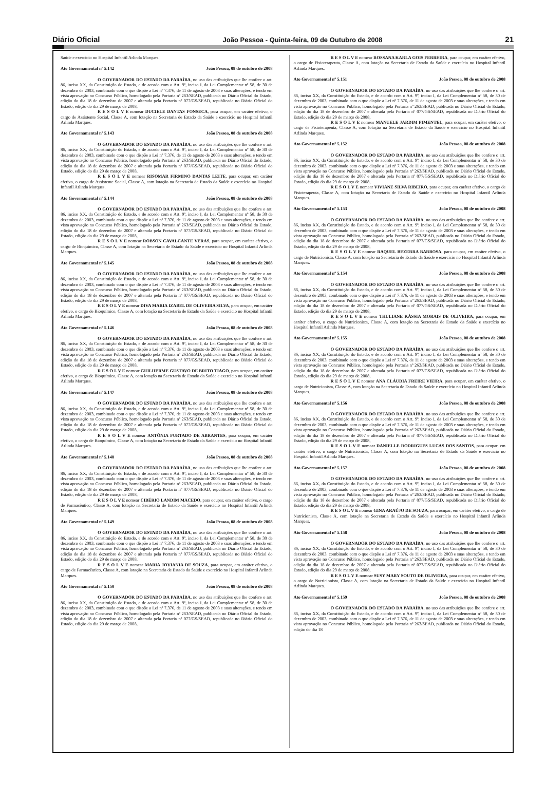Diário Oficial João Pessoa - Quinta-feira, 09 de Outubro de 2008 21
Saúde e exercício no Hospital Infantil Arlinda Marques.
Ato Governamental nº 5.142 João Pessoa, 08 de outubro de 2008
O GOVERNADOR DO ESTADO DA PARAÍBA, no uso das atribuições que lhe confere o art. 86, inciso XX, da Constituição do Estado, e de acordo com o Art. 9º, inciso I, da Lei Complementar nº 58, de 30 de dezembro de 2003, combinado com o que dispõe a Lei nº 7.376, de 11 de agosto de 2003 e suas alterações, e tendo em vista aprovação no Concurso Público, homologado pela Portaria nº 263/SEAD, publicada no Diário Oficial do Estado, edição do dia 18 de dezembro de 2007 e alterada pela Portaria nº 077/GS/SEAD, republicada no Diário Oficial do Estado, edição do dia 29 de março de 2008,
R E S O L V E nomear DUCIELE DANTAS FONSECA, para ocupar, em caráter efetivo, o cargo de Assistente Social, Classe A, com lotação na Secretaria de Estado da Saúde e exercício no Hospital Infantil Arlinda Marques.
Ato Governamental nº 5.143 João Pessoa, 08 de outubro de 2008
O GOVERNADOR DO ESTADO DA PARAÍBA, no uso das atribuições que lhe confere o art. 86, inciso XX, da Constituição do Estado, e de acordo com o Art. 9º, inciso I, da Lei Complementar nº 58, de 30 de dezembro de 2003, combinado com o que dispõe a Lei nº 7.376, de 11 de agosto de 2003 e suas alterações, e tendo em vista aprovação no Concurso Público, homologado pela Portaria nº 263/SEAD, publicada no Diário Oficial do Estado, edição do dia 18 de dezembro de 2007 e alterada pela Portaria nº 077/GS/SEAD, republicada no Diário Oficial do Estado, edição do dia 29 de março de 2008,
R E S O L V E nomear RISOMAR FIRMINO DANTAS LEITE, para ocupar, em caráter efetivo, o cargo de Assistente Social, Classe A, com lotação na Secretaria de Estado da Saúde e exercício no Hospital Infantil Arlinda Marques.
Ato Governamental nº 5.144 João Pessoa, 08 de outubro de 2008
O GOVERNADOR DO ESTADO DA PARAÍBA, no uso das atribuições que lhe confere o art. 86, inciso XX, da Constituição do Estado, e de acordo com o Art. 9º, inciso I, da Lei Complementar nº 58, de 30 de dezembro de 2003, combinado com o que dispõe a Lei nº 7.376, de 11 de agosto de 2003 e suas alterações, e tendo em vista aprovação no Concurso Público, homologado pela Portaria nº 263/SEAD, publicada no Diário Oficial do Estado, edição do dia 18 de dezembro de 2007 e alterada pela Portaria nº 077/GS/SEAD, republicada no Diário Oficial do Estado, edição do dia 29 de março de 2008,
R E S O L V E nomear ROBSON CAVALCANTE VERAS, para ocupar, em caráter efetivo, o cargo de Bioquímico, Classe A, com lotação na Secretaria de Estado da Saúde e exercício no Hospital Infantil Arlinda Marques.
Ato Governamental nº 5.145 João Pessoa, 08 de outubro de 2008
O GOVERNADOR DO ESTADO DA PARAÍBA, no uso das atribuições que lhe confere o art. 86, inciso XX, da Constituição do Estado, e de acordo com o Art. 9º, inciso I, da Lei Complementar nº 58, de 30 de dezembro de 2003, combinado com o que dispõe a Lei nº 7.376, de 11 de agosto de 2003 e suas alterações, e tendo em vista aprovação no Concurso Público, homologado pela Portaria nº 263/SEAD, publicada no Diário Oficial do Estado, edição do dia 18 de dezembro de 2007 e alterada pela Portaria nº 077/GS/SEAD, republicada no Diário Oficial do Estado, edição do dia 29 de março de 2008,
R E S O L V E nomear DIVA MARIA IZABEL DE OLIVEIRA SILVA, para ocupar, em caráter efetivo, o cargo de Bioquímico, Classe A, com lotação na Secretaria de Estado da Saúde e exercício no Hospital Infantil Arlinda Marques.
Ato Governamental nº 5.146 João Pessoa, 08 de outubro de 2008
O GOVERNADOR DO ESTADO DA PARAÍBA, no uso das atribuições que lhe confere o art. 86, inciso XX, da Constituição do Estado, e de acordo com o Art. 9º, inciso I, da Lei Complementar nº 58, de 30 de dezembro de 2003, combinado com o que dispõe a Lei nº 7.376, de 11 de agosto de 2003 e suas alterações, e tendo em vista aprovação no Concurso Público, homologado pela Portaria nº 263/SEAD, publicada no Diário Oficial do Estado, edição do dia 18 de dezembro de 2007 e alterada pela Portaria nº 077/GS/SEAD, republicada no Diário Oficial do Estado, edição do dia 29 de março de 2008,
R E S O L V E nomear GUILHERME GUSTAVO DE BRITO TIAGO, para ocupar, em caráter efetivo, o cargo de Bioquímico, Classe A, com lotação na Secretaria de Estado da Saúde e exercício no Hospital Infantil Arlinda Marques.
Ato Governamental nº 5.147 João Pessoa, 08 de outubro de 2008
O GOVERNADOR DO ESTADO DA PARAÍBA, no uso das atribuições que lhe confere o art. 86, inciso XX, da Constituição do Estado, e de acordo com o Art. 9º, inciso I, da Lei Complementar nº 58, de 30 de dezembro de 2003, combinado com o que dispõe a Lei nº 7.376, de 11 de agosto de 2003 e suas alterações, e tendo em vista aprovação no Concurso Público, homologado pela Portaria nº 263/SEAD, publicada no Diário Oficial do Estado, edição do dia 18 de dezembro de 2007 e alterada pela Portaria nº 077/GS/SEAD, republicada no Diário Oficial do Estado, edição do dia 29 de março de 2008,
R E S O L V E nomear ANTÔNIA FURTADO DE ABRANTES, para ocupar, em caráter efetivo, o cargo de Bioquímico, Classe A, com lotação na Secretaria de Estado da Saúde e exercício no Hospital Infantil Arlinda Marques.
Ato Governamental nº 5.148 João Pessoa, 08 de outubro de 2008
O GOVERNADOR DO ESTADO DA PARAÍBA, no uso das atribuições que lhe confere o art. 86, inciso XX, da Constituição do Estado, e de acordo com o Art. 9º, inciso I, da Lei Complementar nº 58, de 30 de dezembro de 2003, combinado com o que dispõe a Lei nº 7.376, de 11 de agosto de 2003 e suas alterações, e tendo em vista aprovação no Concurso Público, homologado pela Portaria nº 263/SEAD, publicada no Diário Oficial do Estado, edição do dia 18 de dezembro de 2007 e alterada pela Portaria nº 077/GS/SEAD, republicada no Diário Oficial do Estado, edição do dia 29 de março de 2008,
R E S O L V E nomear CIBÉRIO LANDIM MACEDO, para ocupar, em caráter efetivo, o cargo de Farmacêutico, Classe A, com lotação na Secretaria de Estado da Saúde e exercício no Hospital Infantil Arlinda Marques.
Ato Governamental nº 5.149 João Pessoa, 08 de outubro de 2008
O GOVERNADOR DO ESTADO DA PARAÍBA, no uso das atribuições que lhe confere o art. 86, inciso XX, da Constituição do Estado, e de acordo com o Art. 9º, inciso I, da Lei Complementar nº 58, de 30 de dezembro de 2003, combinado com o que dispõe a Lei nº 7.376, de 11 de agosto de 2003 e suas alterações, e tendo em vista aprovação no Concurso Público, homologado pela Portaria nº 263/SEAD, publicada no Diário Oficial do Estado, edição do dia 18 de dezembro de 2007 e alterada pela Portaria nº 077/GS/SEAD, republicada no Diário Oficial do Estado, edição do dia 29 de março de 2008,
R E S O L V E nomear MARIA JOVIANIA DE SOUZA, para ocupar, em caráter efetivo, o cargo de Farmacêutico, Classe A, com lotação na Secretaria de Estado da Saúde e exercício no Hospital Infantil Arlinda Marques.
Ato Governamental nº 5.150 João Pessoa, 08 de outubro de 2008
O GOVERNADOR DO ESTADO DA PARAÍBA, no uso das atribuições que lhe confere o art. 86, inciso XX, da Constituição do Estado, e de acordo com o Art. 9º, inciso I, da Lei Complementar nº 58, de 30 de dezembro de 2003, combinado com o que dispõe a Lei nº 7.376, de 11 de agosto de 2003 e suas alterações, e tendo em vista aprovação no Concurso Público, homologado pela Portaria nº 263/SEAD, publicada no Diário Oficial do Estado, edição do dia 18 de dezembro de 2007 e alterada pela Portaria nº 077/GS/SEAD, republicada no Diário Oficial do Estado, edição do dia 29 de março de 2008,
R E S O L V E nomear ROSSANA KARLA GOIS FERREIRA, para ocupar, em caráter efetivo, o cargo de Fisioterapeuta, Classe A, com lotação na Secretaria de Estado da Saúde e exercício no Hospital Infantil Arlinda Marques.
Ato Governamental nº 5.151 João Pessoa, 08 de outubro de 2008
O GOVERNADOR DO ESTADO DA PARAÍBA, no uso das atribuições que lhe confere o art. 86, inciso XX, da Constituição do Estado, e de acordo com o Art. 9º, inciso I, da Lei Complementar nº 58, de 30 de dezembro de 2003, combinado com o que dispõe a Lei nº 7.376, de 11 de agosto de 2003 e suas alterações, e tendo em vista aprovação no Concurso Público, homologado pela Portaria nº 263/SEAD, publicada no Diário Oficial do Estado, edição do dia 18 de dezembro de 2007 e alterada pela Portaria nº 077/GS/SEAD, republicada no Diário Oficial do Estado, edição do dia 29 de março de 2008,
R E S O L V E nomear MANUELE JARDIM PIMENTEL, para ocupar, em caráter efetivo, o cargo de Fisioterapeuta, Classe A, com lotação na Secretaria de Estado da Saúde e exercício no Hospital Infantil Arlinda Marques.
Ato Governamental nº 5.152 João Pessoa, 08 de outubro de 2008
O GOVERNADOR DO ESTADO DA PARAÍBA, no uso das atribuições que lhe confere o art. 86, inciso XX, da Constituição do Estado, e de acordo com o Art. 9º, inciso I, da Lei Complementar nº 58, de 30 de dezembro de 2003, combinado com o que dispõe a Lei nº 7.376, de 11 de agosto de 2003 e suas alterações, e tendo em vista aprovação no Concurso Público, homologado pela Portaria nº 263/SEAD, publicada no Diário Oficial do Estado, edição do dia 18 de dezembro de 2007 e alterada pela Portaria nº 077/GS/SEAD, republicada no Diário Oficial do Estado, edição do dia 29 de março de 2008,
R E S O L V E nomear VIVIANE SILVA RIBEIRO, para ocupar, em caráter efetivo, o cargo de Fisioterapeuta, Classe A, com lotação na Secretaria de Estado da Saúde e exercício no Hospital Infantil Arlinda Marques.
Ato Governamental nº 5.153 João Pessoa, 08 de outubro de 2008
O GOVERNADOR DO ESTADO DA PARAÍBA, no uso das atribuições que lhe confere o art. 86, inciso XX, da Constituição do Estado, e de acordo com o Art. 9º, inciso I, da Lei Complementar nº 58, de 30 de dezembro de 2003, combinado com o que dispõe a Lei nº 7.376, de 11 de agosto de 2003 e suas alterações, e tendo em vista aprovação no Concurso Público, homologado pela Portaria nº 263/SEAD, publicada no Diário Oficial do Estado, edição do dia 18 de dezembro de 2007 e alterada pela Portaria nº 077/GS/SEAD, republicada no Diário Oficial do Estado, edição do dia 29 de março de 2008,
R E S O L V E nomear RAQUEL BEZERRA BARBOSA, para ocupar, em caráter efetivo, o cargo de Nutricionista, Classe A, com lotação na Secretaria de Estado da Saúde e exercício no Hospital Infantil Arlinda Marques.
Ato Governamental nº 5.154 João Pessoa, 08 de outubro de 2008
O GOVERNADOR DO ESTADO DA PARAÍBA, no uso das atribuições que lhe confere o art. 86, inciso XX, da Constituição do Estado, e de acordo com o Art. 9º, inciso I, da Lei Complementar nº 58, de 30 de dezembro de 2003, combinado com o que dispõe a Lei nº 7.376, de 11 de agosto de 2003 e suas alterações, e tendo em vista aprovação no Concurso Público, homologado pela Portaria nº 263/SEAD, publicada no Diário Oficial do Estado, edição do dia 18 de dezembro de 2007 e alterada pela Portaria nº 077/GS/SEAD, republicada no Diário Oficial do Estado, edição do dia 29 de março de 2008,
R E S O L V E nomear THULIANE KÁSSIA MORAIS DE OLIVEIRA, para ocupar, em caráter efetivo, o cargo de Nutricionista, Classe A, com lotação na Secretaria de Estado da Saúde e exercício no Hospital Infantil Arlinda Marques.
Ato Governamental nº 5.155 João Pessoa, 08 de outubro de 2008
O GOVERNADOR DO ESTADO DA PARAÍBA, no uso das atribuições que lhe confere o art. 86, inciso XX, da Constituição do Estado, e de acordo com o Art. 9º, inciso I, da Lei Complementar nº 58, de 30 de dezembro de 2003, combinado com o que dispõe a Lei nº 7.376, de 11 de agosto de 2003 e suas alterações, e tendo em vista aprovação no Concurso Público, homologado pela Portaria nº 263/SEAD, publicada no Diário Oficial do Estado, edição do dia 18 de dezembro de 2007 e alterada pela Portaria nº 077/GS/SEAD, republicada no Diário Oficial do Estado, edição do dia 29 de março de 2008,
R E S O L V E nomear ANA CLÁUDIA FREIRE VIEIRA, para ocupar, em caráter efetivo, o cargo de Nutricionista, Classe A, com lotação na Secretaria de Estado da Saúde e exercício no Hospital Infantil Arlinda Marques.
Ato Governamental nº 5.156 João Pessoa, 08 de outubro de 2008
O GOVERNADOR DO ESTADO DA PARAÍBA, no uso das atribuições que lhe confere o art. 86, inciso XX, da Constituição do Estado, e de acordo com o Art. 9º, inciso I, da Lei Complementar nº 58, de 30 de dezembro de 2003, combinado com o que dispõe a Lei nº 7.376, de 11 de agosto de 2003 e suas alterações, e tendo em vista aprovação no Concurso Público, homologado pela Portaria nº 263/SEAD, publicada no Diário Oficial do Estado, edição do dia 18 de dezembro de 2007 e alterada pela Portaria nº 077/GS/SEAD, republicada no Diário Oficial do Estado, edição do dia 29 de março de 2008,
R E S O L V E nomear DANIELLE RODRIGUES LUCAS DOS SANTOS, para ocupar, em caráter efetivo, o cargo de Nutricionista, Classe A, com lotação na Secretaria de Estado da Saúde e exercício no Hospital Infantil Arlinda Marques.
Ato Governamental nº 5.157 João Pessoa, 08 de outubro de 2008
O GOVERNADOR DO ESTADO DA PARAÍBA, no uso das atribuições que lhe confere o art. 86, inciso XX, da Constituição do Estado, e de acordo com o Art. 9º, inciso I, da Lei Complementar nº 58, de 30 de dezembro de 2003, combinado com o que dispõe a Lei nº 7.376, de 11 de agosto de 2003 e suas alterações, e tendo em vista aprovação no Concurso Público, homologado pela Portaria nº 263/SEAD, publicada no Diário Oficial do Estado, edição do dia 18 de dezembro de 2007 e alterada pela Portaria nº 077/GS/SEAD, republicada no Diário Oficial do Estado, edição do dia 29 de março de 2008,
R E S O L V E nomear GINA ARAÚJO DE SOUZA, para ocupar, em caráter efetivo, o cargo de Nutricionista, Classe A, com lotação na Secretaria de Estado da Saúde e exercício no Hospital Infantil Arlinda Marques.
Ato Governamental nº 5.158 João Pessoa, 08 de outubro de 2008
O GOVERNADOR DO ESTADO DA PARAÍBA, no uso das atribuições que lhe confere o art. 86, inciso XX, da Constituição do Estado, e de acordo com o Art. 9º, inciso I, da Lei Complementar nº 58, de 30 de dezembro de 2003, combinado com o que dispõe a Lei nº 7.376, de 11 de agosto de 2003 e suas alterações, e tendo em vista aprovação no Concurso Público, homologado pela Portaria nº 263/SEAD, publicada no Diário Oficial do Estado, edição do dia 18 de dezembro de 2007 e alterada pela Portaria nº 077/GS/SEAD, republicada no Diário Oficial do Estado, edição do dia 29 de março de 2008,
R E S O L V E nomear SUSY MARY SOUTO DE OLIVEIRA, para ocupar, em caráter efetivo, o cargo de Nutricionista, Classe A, com lotação na Secretaria de Estado da Saúde e exercício no Hospital Infantil Arlinda Marques.
Ato Governamental nº 5.159 João Pessoa, 08 de outubro de 2008
O GOVERNADOR DO ESTADO DA PARAÍBA, no uso das atribuições que lhe confere o art. 86, inciso XX, da Constituição do Estado, e de acordo com o Art. 9º, inciso I, da Lei Complementar nº 58, de 30 de dezembro de 2003, combinado com o que dispõe a Lei nº 7.376, de 11 de agosto de 2003 e suas alterações, e tendo em vista aprovação no Concurso Público, homologado pela Portaria nº 263/SEAD, publicada no Diário Oficial do Estado, edição do dia 18